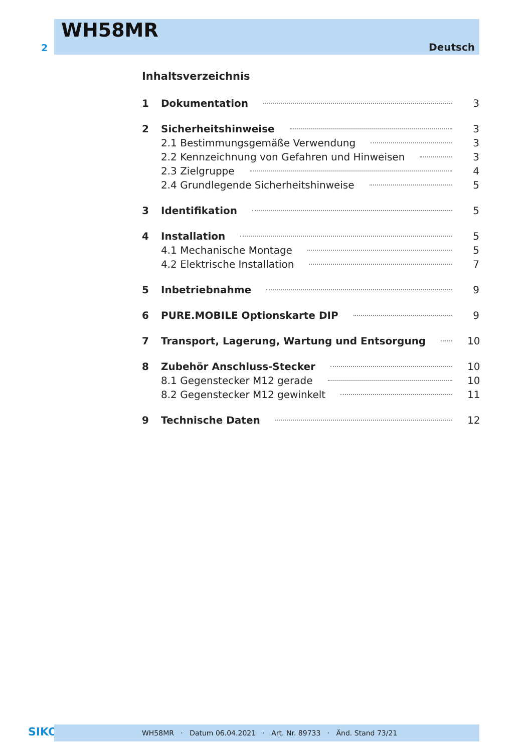2
WH58MR
Deutsch
Inhaltsverzeichnis
1 Dokumentation 3
2 Sicherheitshinweise 3
2.1 Bestimmungsgemäße Verwendung 3
2.2 Kennzeichnung von Gefahren und Hinweisen 3
2.3 Zielgruppe 4
2.4 Grundlegende Sicherheitshinweise 5
3 Identifikation 5
4 Installation 5
4.1 Mechanische Montage 5
4.2 Elektrische Installation 7
5 Inbetriebnahme 9
6 PURE.MOBILE Optionskarte DIP 9
7 Transport, Lagerung, Wartung und Entsorgung 10
8 Zubehör Anschluss-Stecker 10
8.1 Gegenstecker M12 gerade 10
8.2 Gegenstecker M12 gewinkelt 11
9 Technische Daten 12
SIKO WH58MR · Datum 06.04.2021 · Art. Nr. 89733 · Änd. Stand 73/21